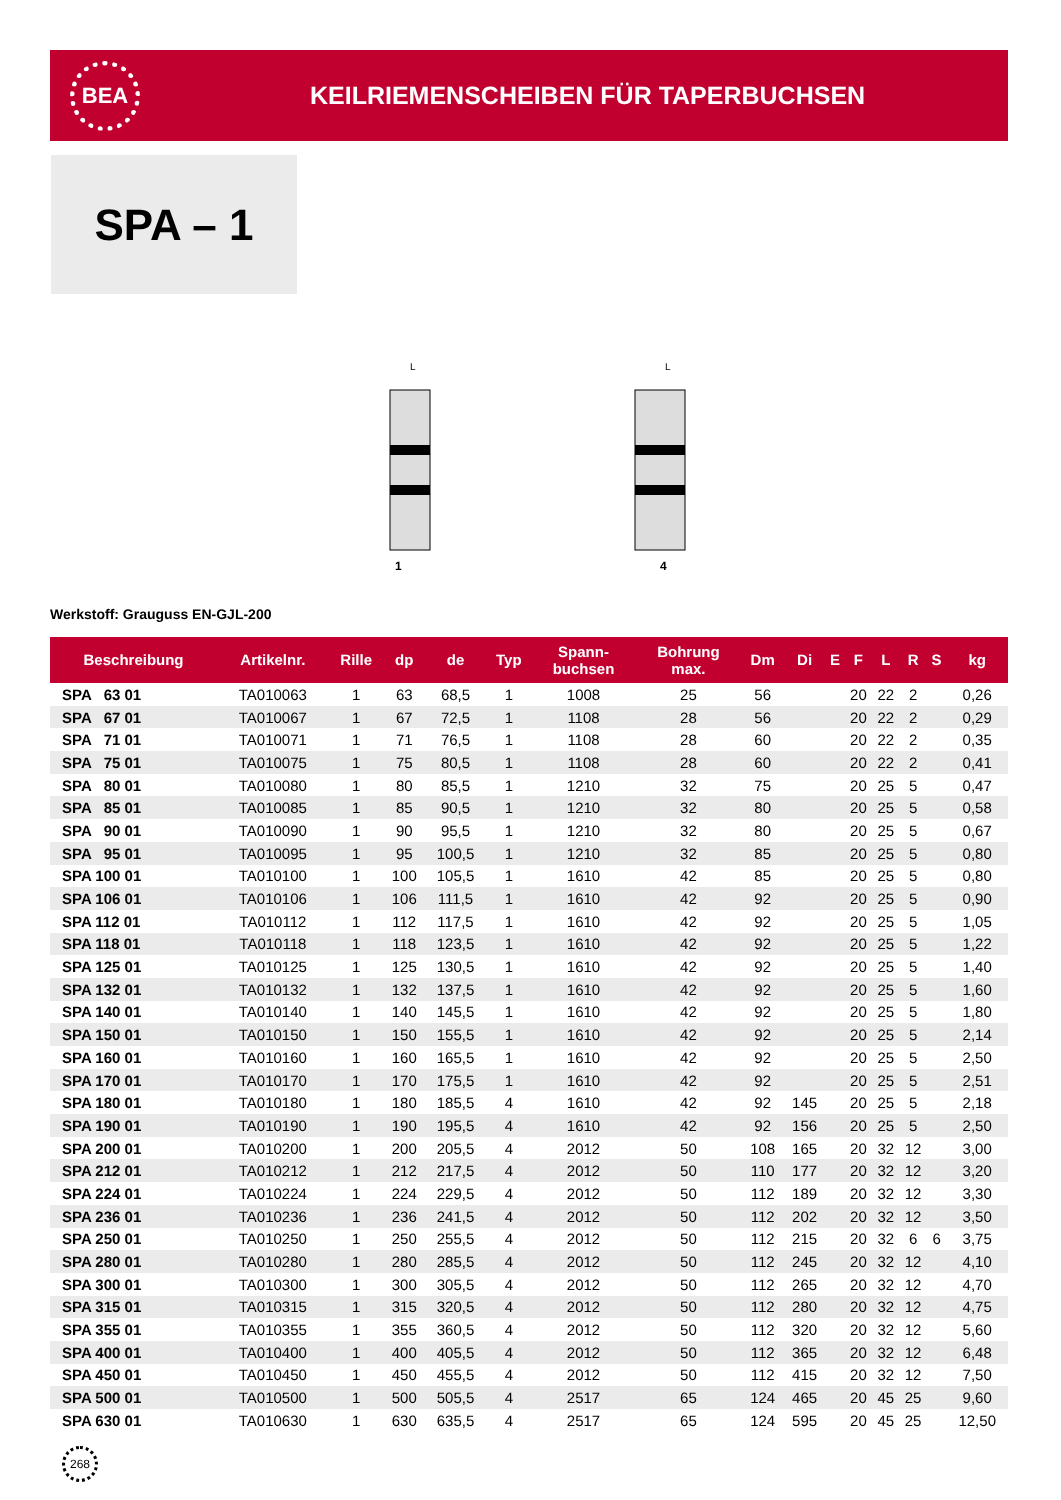BEA
KEILRIEMENSCHEIBEN FÜR TAPERBUCHSEN
SPA – 1
1
4
L
L
Werkstoff: Grauguss EN-GJL-200
| Beschreibung | Artikelnr. | Rille | dp | de | Typ | Spann- buchsen | Bohrung max. | Dm | Di | E | F | L | R | S | kg |
| --- | --- | --- | --- | --- | --- | --- | --- | --- | --- | --- | --- | --- | --- | --- | --- |
| SPA 63 01 | TA010063 | 1 | 63 | 68,5 | 1 | 1008 | 25 | 56 | | | 20 | 22 | 2 | | 0,26 |
| SPA 67 01 | TA010067 | 1 | 67 | 72,5 | 1 | 1108 | 28 | 56 | | | 20 | 22 | 2 | | 0,29 |
| SPA 71 01 | TA010071 | 1 | 71 | 76,5 | 1 | 1108 | 28 | 60 | | | 20 | 22 | 2 | | 0,35 |
| SPA 75 01 | TA010075 | 1 | 75 | 80,5 | 1 | 1108 | 28 | 60 | | | 20 | 22 | 2 | | 0,41 |
| SPA 80 01 | TA010080 | 1 | 80 | 85,5 | 1 | 1210 | 32 | 75 | | | 20 | 25 | 5 | | 0,47 |
| SPA 85 01 | TA010085 | 1 | 85 | 90,5 | 1 | 1210 | 32 | 80 | | | 20 | 25 | 5 | | 0,58 |
| SPA 90 01 | TA010090 | 1 | 90 | 95,5 | 1 | 1210 | 32 | 80 | | | 20 | 25 | 5 | | 0,67 |
| SPA 95 01 | TA010095 | 1 | 95 | 100,5 | 1 | 1210 | 32 | 85 | | | 20 | 25 | 5 | | 0,80 |
| SPA 100 01 | TA010100 | 1 | 100 | 105,5 | 1 | 1610 | 42 | 85 | | | 20 | 25 | 5 | | 0,80 |
| SPA 106 01 | TA010106 | 1 | 106 | 111,5 | 1 | 1610 | 42 | 92 | | | 20 | 25 | 5 | | 0,90 |
| SPA 112 01 | TA010112 | 1 | 112 | 117,5 | 1 | 1610 | 42 | 92 | | | 20 | 25 | 5 | | 1,05 |
| SPA 118 01 | TA010118 | 1 | 118 | 123,5 | 1 | 1610 | 42 | 92 | | | 20 | 25 | 5 | | 1,22 |
| SPA 125 01 | TA010125 | 1 | 125 | 130,5 | 1 | 1610 | 42 | 92 | | | 20 | 25 | 5 | | 1,40 |
| SPA 132 01 | TA010132 | 1 | 132 | 137,5 | 1 | 1610 | 42 | 92 | | | 20 | 25 | 5 | | 1,60 |
| SPA 140 01 | TA010140 | 1 | 140 | 145,5 | 1 | 1610 | 42 | 92 | | | 20 | 25 | 5 | | 1,80 |
| SPA 150 01 | TA010150 | 1 | 150 | 155,5 | 1 | 1610 | 42 | 92 | | | 20 | 25 | 5 | | 2,14 |
| SPA 160 01 | TA010160 | 1 | 160 | 165,5 | 1 | 1610 | 42 | 92 | | | 20 | 25 | 5 | | 2,50 |
| SPA 170 01 | TA010170 | 1 | 170 | 175,5 | 1 | 1610 | 42 | 92 | | | 20 | 25 | 5 | | 2,51 |
| SPA 180 01 | TA010180 | 1 | 180 | 185,5 | 4 | 1610 | 42 | 92 | 145 | | 20 | 25 | 5 | | 2,18 |
| SPA 190 01 | TA010190 | 1 | 190 | 195,5 | 4 | 1610 | 42 | 92 | 156 | | 20 | 25 | 5 | | 2,50 |
| SPA 200 01 | TA010200 | 1 | 200 | 205,5 | 4 | 2012 | 50 | 108 | 165 | | 20 | 32 | 12 | | 3,00 |
| SPA 212 01 | TA010212 | 1 | 212 | 217,5 | 4 | 2012 | 50 | 110 | 177 | | 20 | 32 | 12 | | 3,20 |
| SPA 224 01 | TA010224 | 1 | 224 | 229,5 | 4 | 2012 | 50 | 112 | 189 | | 20 | 32 | 12 | | 3,30 |
| SPA 236 01 | TA010236 | 1 | 236 | 241,5 | 4 | 2012 | 50 | 112 | 202 | | 20 | 32 | 12 | | 3,50 |
| SPA 250 01 | TA010250 | 1 | 250 | 255,5 | 4 | 2012 | 50 | 112 | 215 | | 20 | 32 | 6 | 6 | 3,75 |
| SPA 280 01 | TA010280 | 1 | 280 | 285,5 | 4 | 2012 | 50 | 112 | 245 | | 20 | 32 | 12 | | 4,10 |
| SPA 300 01 | TA010300 | 1 | 300 | 305,5 | 4 | 2012 | 50 | 112 | 265 | | 20 | 32 | 12 | | 4,70 |
| SPA 315 01 | TA010315 | 1 | 315 | 320,5 | 4 | 2012 | 50 | 112 | 280 | | 20 | 32 | 12 | | 4,75 |
| SPA 355 01 | TA010355 | 1 | 355 | 360,5 | 4 | 2012 | 50 | 112 | 320 | | 20 | 32 | 12 | | 5,60 |
| SPA 400 01 | TA010400 | 1 | 400 | 405,5 | 4 | 2012 | 50 | 112 | 365 | | 20 | 32 | 12 | | 6,48 |
| SPA 450 01 | TA010450 | 1 | 450 | 455,5 | 4 | 2012 | 50 | 112 | 415 | | 20 | 32 | 12 | | 7,50 |
| SPA 500 01 | TA010500 | 1 | 500 | 505,5 | 4 | 2517 | 65 | 124 | 465 | | 20 | 45 | 25 | | 9,60 |
| SPA 630 01 | TA010630 | 1 | 630 | 635,5 | 4 | 2517 | 65 | 124 | 595 | | 20 | 45 | 25 | | 12,50 |
268